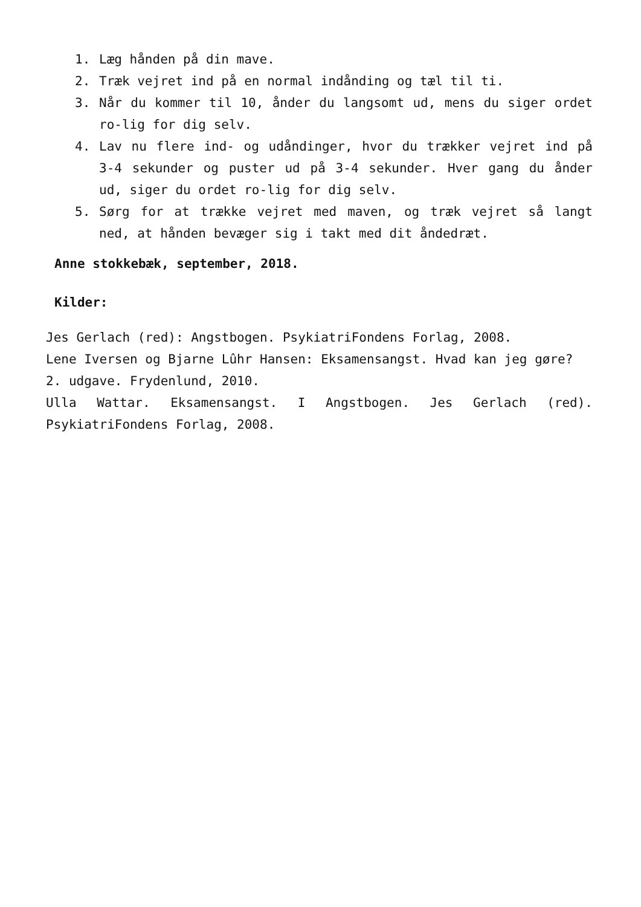1. Læg hånden på din mave.
2. Træk vejret ind på en normal indånding og tæl til ti.
3. Når du kommer til 10, ånder du langsomt ud, mens du siger ordet ro-lig for dig selv.
4. Lav nu flere ind- og udåndinger, hvor du trækker vejret ind på 3-4 sekunder og puster ud på 3-4 sekunder. Hver gang du ånder ud, siger du ordet ro-lig for dig selv.
5. Sørg for at trække vejret med maven, og træk vejret så langt ned, at hånden bevæger sig i takt med dit åndedræt.
Anne stokkebæk, september, 2018.
Kilder:
Jes Gerlach (red): Angstbogen. PsykiatriFondens Forlag, 2008.
Lene Iversen og Bjarne Lûhr Hansen: Eksamensangst. Hvad kan jeg gøre?
2. udgave. Frydenlund, 2010.
Ulla Wattar. Eksamensangst. I Angstbogen. Jes Gerlach (red). PsykiatriFondens Forlag, 2008.